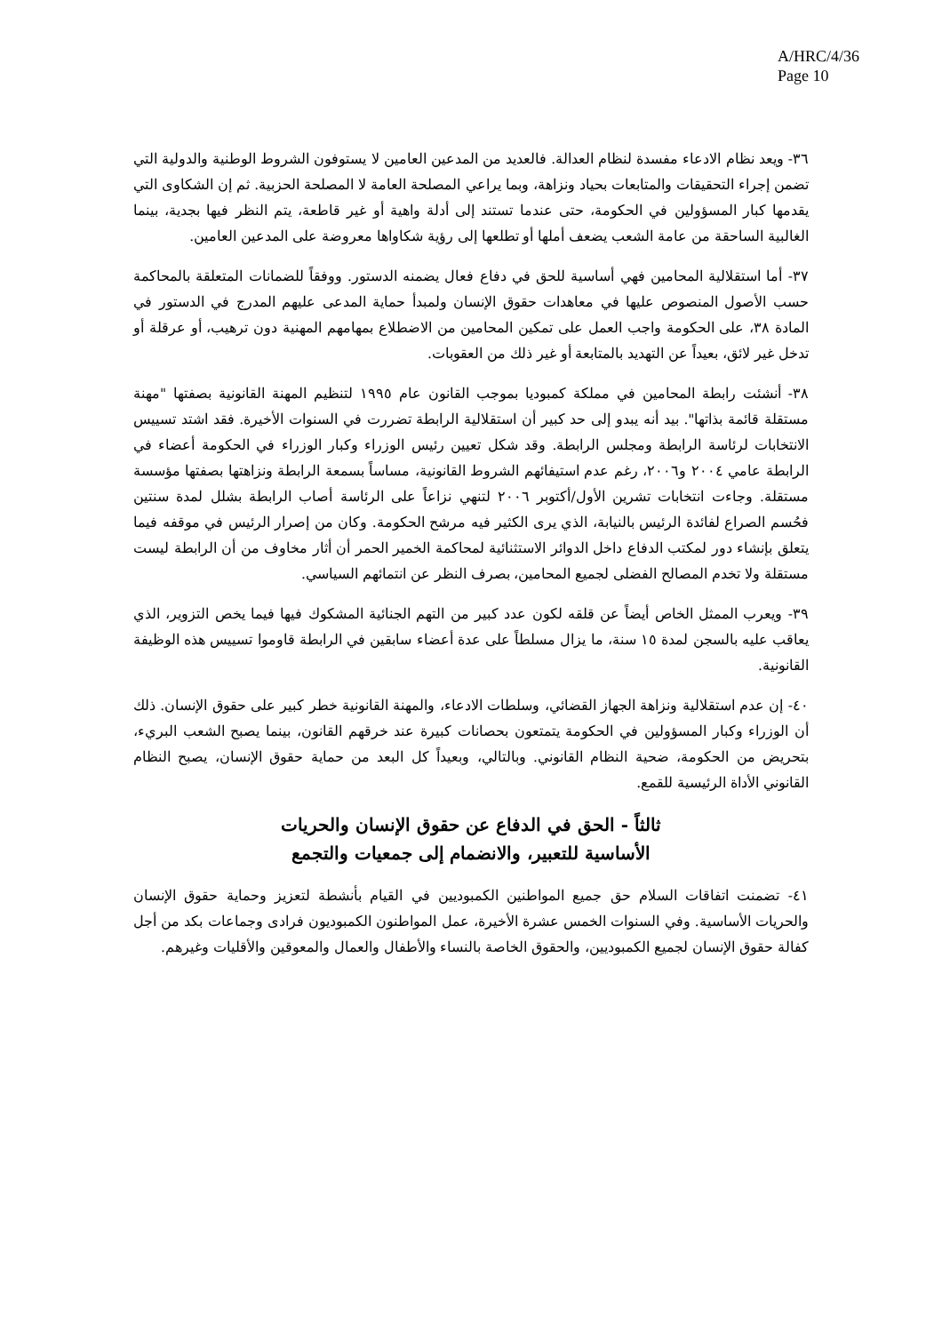A/HRC/4/36
Page 10
٣٦- ويعد نظام الادعاء مفسدة لنظام العدالة. فالعديد من المدعين العامين لا يستوفون الشروط الوطنية والدولية التي تضمن إجراء التحقيقات والمتابعات بحياد ونزاهة، وبما يراعي المصلحة العامة لا المصلحة الحزبية. ثم إن الشكاوى التي يقدمها كبار المسؤولين في الحكومة، حتى عندما تستند إلى أدلة واهية أو غير قاطعة، يتم النظر فيها بجدية، بينما الغالبية الساحقة من عامة الشعب يضعف أملها أو تطلعها إلى رؤية شكاواها معروضة على المدعين العامين.
٣٧- أما استقلالية المحامين فهي أساسية للحق في دفاع فعال يضمنه الدستور. ووفقاً للضمانات المتعلقة بالمحاكمة حسب الأصول المنصوص عليها في معاهدات حقوق الإنسان ولمبدأ حماية المدعى عليهم المدرج في الدستور في المادة ٣٨، على الحكومة واجب العمل على تمكين المحامين من الاضطلاع بمهامهم المهنية دون ترهيب، أو عرقلة أو تدخل غير لائق، بعيداً عن التهديد بالمتابعة أو غير ذلك من العقوبات.
٣٨- أنشئت رابطة المحامين في مملكة كمبوديا بموجب القانون عام ١٩٩٥ لتنظيم المهنة القانونية بصفتها "مهنة مستقلة قائمة بذاتها". بيد أنه يبدو إلى حد كبير أن استقلالية الرابطة تضررت في السنوات الأخيرة. فقد اشتد تسييس الانتخابات لرئاسة الرابطة ومجلس الرابطة. وقد شكل تعيين رئيس الوزراء وكبار الوزراء في الحكومة أعضاء في الرابطة عامي ٢٠٠٤ و٢٠٠٦، رغم عدم استيفائهم الشروط القانونية، مساساً بسمعة الرابطة ونزاهتها بصفتها مؤسسة مستقلة. وجاءت انتخابات تشرين الأول/أكتوبر ٢٠٠٦ لتنهي نزاعاً على الرئاسة أصاب الرابطة بشلل لمدة سنتين فحُسم الصراع لفائدة الرئيس بالنيابة، الذي يرى الكثير فيه مرشح الحكومة. وكان من إصرار الرئيس في موقفه فيما يتعلق بإنشاء دور لمكتب الدفاع داخل الدوائر الاستثنائية لمحاكمة الخمير الحمر أن أثار مخاوف من أن الرابطة ليست مستقلة ولا تخدم المصالح الفضلى لجميع المحامين، بصرف النظر عن انتمائهم السياسي.
٣٩- ويعرب الممثل الخاص أيضاً عن قلقه لكون عدد كبير من التهم الجنائية المشكوك فيها فيما يخص التزوير، الذي يعاقب عليه بالسجن لمدة ١٥ سنة، ما يزال مسلطاً على عدة أعضاء سابقين في الرابطة قاوموا تسييس هذه الوظيفة القانونية.
٤٠- إن عدم استقلالية ونزاهة الجهاز القضائي، وسلطات الادعاء، والمهنة القانونية خطر كبير على حقوق الإنسان. ذلك أن الوزراء وكبار المسؤولين في الحكومة يتمتعون بحصانات كبيرة عند خرقهم القانون، بينما يصبح الشعب البريء، بتحريض من الحكومة، ضحية النظام القانوني. وبالتالي، وبعيداً كل البعد من حماية حقوق الإنسان، يصبح النظام القانوني الأداة الرئيسية للقمع.
ثالثاً - الحق في الدفاع عن حقوق الإنسان والحريات
الأساسية للتعبير، والانضمام إلى جمعيات والتجمع
٤١- تضمنت اتفاقات السلام حق جميع المواطنين الكمبوديين في القيام بأنشطة لتعزيز وحماية حقوق الإنسان والحريات الأساسية. وفي السنوات الخمس عشرة الأخيرة، عمل المواطنون الكمبوديون فرادى وجماعات بكد من أجل كفالة حقوق الإنسان لجميع الكمبوديين، والحقوق الخاصة بالنساء والأطفال والعمال والمعوقين والأقليات وغيرهم.